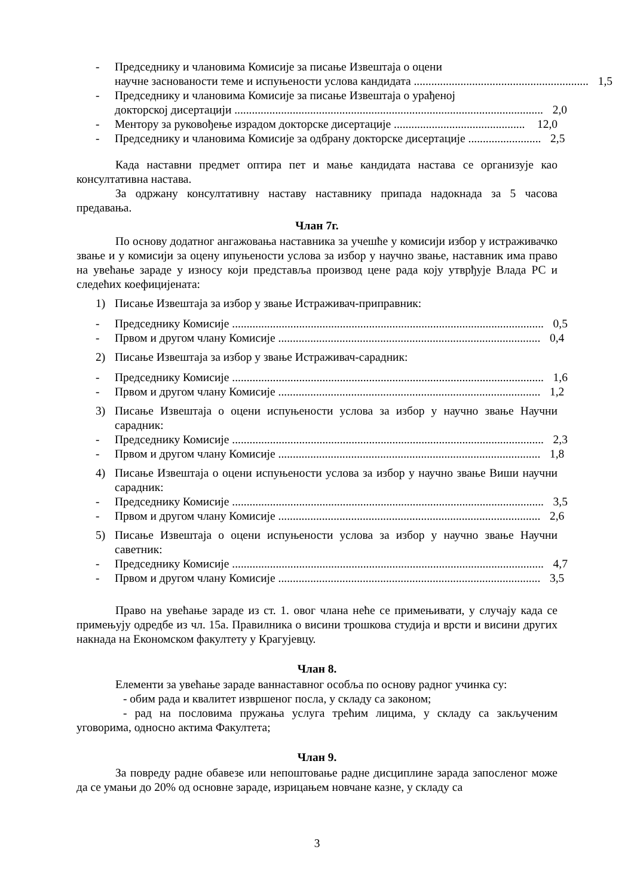- Председнику и члановима Комисије за писање Извештаја о оцени
научне заснованости теме и испуњености услова кандидата ............................................................ 1,5
- Председнику и члановима Комисије за писање Извештаја о урађеној
докторској дисертацији .......................................................................................................... 2,0
- Ментору за руковођење израдом докторске дисертације ............................................. 12,0
- Председнику и члановима Комисије за одбрану докторске дисертације ......................... 2,5
Када наставни предмет оптира пет и мање кандидата настава се организује као консултативна настава.
За одржану консултативну наставу наставнику припада надокнада за 5 часова предавања.
Члан 7г.
По основу додатног ангажовања наставника за учешће у комисији избор у истраживачко звање и у комисији за оцену ипуњености услова за избор у научно звање, наставник има право на увећање зараде у износу који представља производ цене рада коју утврђује Влада РС и следећих коефицијената:
1) Писање Извештаја за избор у звање Истраживач-приправник:
- Председнику Комисије ........................................................................................................... 0,5
- Првом и другом члану Комисије .......................................................................................... 0,4
2) Писање Извештаја за избор у звање Истраживач-сарадник:
- Председнику Комисије ........................................................................................................... 1,6
- Првом и другом члану Комисије .......................................................................................... 1,2
3) Писање Извештаја о оцени испуњености услова за избор у научно звање Научни сарадник:
- Председнику Комисије ........................................................................................................... 2,3
- Првом и другом члану Комисије .......................................................................................... 1,8
4) Писање Извештаја о оцени испуњености услова за избор у научно звање Виши научни сарадник:
- Председнику Комисије ........................................................................................................... 3,5
- Првом и другом члану Комисије .......................................................................................... 2,6
5) Писање Извештаја о оцени испуњености услова за избор у научно звање Научни саветник:
- Председнику Комисије ........................................................................................................... 4,7
- Првом и другом члану Комисије .......................................................................................... 3,5
Право на увећање зараде из ст. 1. овог члана неће се примењивати, у случају када се примењују одредбе из чл. 15а. Правилника о висини трошкова студија и врсти и висини других накнада на Економском факултету у Крагујевцу.
Члан 8.
Елементи за увећање зараде ваннаставног особља по основу радног учинка су:
- обим рада и квалитет извршеног посла, у складу са законом;
- рад на пословима пружања услуга трећим лицима, у складу са закљученим уговорима, односно актима Факултета;
Члан 9.
За повреду радне обавезе или непоштовање радне дисциплине зарада запосленог може да се умањи до 20% од основне зараде, изрицањем новчане казне, у складу са
3